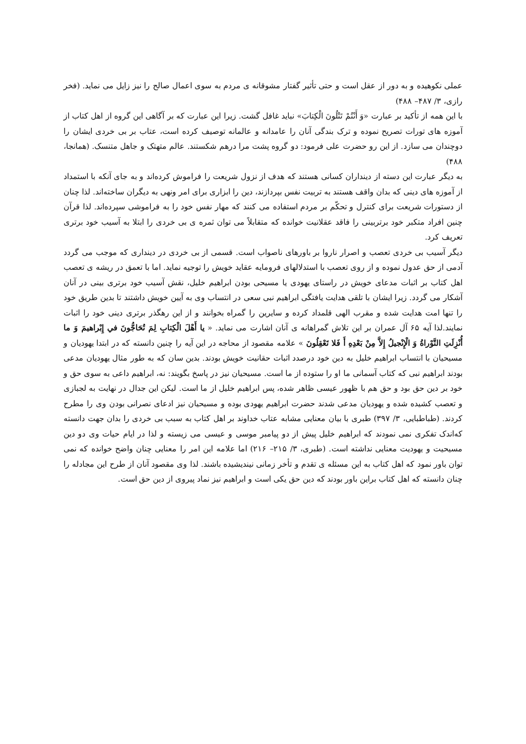عملی نکوهیده و به دور از عقل است و حتی تأثیر گفتار مشوقانه ی مردم به سوی اعمال صالح را نیز زایل می نماید. (فخر رازی، ۳/ ۴۸۷– ۴۸۸)
با این همه از تأکید بر عبارت «وَ أَنْتُمْ تَتْلُونَ الْكِتابَ» نباید غافل گشت. زیرا این عبارت که بر آگاهی این گروه از اهل کتاب از آموزه های تورات تصریح نموده و ترک بندگی آنان را عامدانه و عالمانه توصیف کرده است، عتاب بر بی خردی ایشان را دوچندان می سازد. از این رو حضرت علی فرمود: دو گروه پشت مرا درهم شکستند. عالم متهتک و جاهل متنسک. (همانجا، ۴۸۸)
به دیگر عبارت این دسته از دینداران کسانی هستند که هدف از نزول شریعت را فراموش کرده‌اند و به جای آنکه با استمداد از آموزه های دینی که بدان واقف هستند به تربیت نفس بپردازند، دین را ابزاری برای امر ونهی به دیگران ساخته‌اند. لذا چنان از دستورات شریعت برای کنترل و تحکّم بر مردم استفاده می کنند که مهار نفس خود را به فراموشی سپرده‌اند. لذا قرآن چنین افراد متکبر خود برتربینی را فاقد عقلانیت خوانده که متقابلاً می توان ثمره ی بی خردی را ابتلا به آسیب خود برتری تعریف کرد.
دیگر آسیب بی خردی تعصب و اصرار ناروا بر باورهای ناصواب است. قسمی از بی خردی در دینداری که موجب می گردد آدمی از حق عدول نموده و از روی تعصب با استدلالهای فرومایه عقاید خویش را توجیه نماید. اما با تعمق در ریشه ی تعصب اهل کتاب بر اثبات مدعای خویش در راستای یهودی یا مسیحی بودن ابراهیم خلیل، نقش آسیب خود برتری بینی در آنان آشکار می گردد. زیرا ایشان با تلقی هدایت یافتگی ابراهیم نبی سعی در انتساب وی به آیین خویش داشتند تا بدین طریق خود را تنها امت هدایت شده و مقرب الهی قلمداد کرده و سایرین را گمراه بخوانند و از این رهگذر برتری دینی خود را اثبات نمایند.لذا آیه ۶۵ آل عمران بر این تلاش گمراهانه ی آنان اشارت می نماید. « يا أَهْلَ الْكِتابِ لِمَ تُحَاجُّونَ في إِبْراهيمَ وَ ما أُنْزِلَتِ التَّوْراةُ وَ الْإِنْجيلُ إِلاَّ مِنْ بَعْدِهِ أَ فَلا تَعْقِلُونَ » علامه مقصود از محاجه در این آیه را چنین دانسته که در ابتدا یهودیان و مسیحیان با انتساب ابراهیم خلیل به دین خود درصدد اثبات حقانیت خویش بودند. بدین سان که به طور مثال یهودیان مدعی بودند ابراهیم نبی که کتاب آسمانی ما او را ستوده از ما است. مسیحیان نیز در پاسخ بگویند: نه، ابراهیم داعی به سوی حق و خود بر دین حق بود و حق هم با ظهور عیسی ظاهر شده، پس ابراهیم خلیل از ما است. لیکن این جدال در نهایت به لجبازی و تعصب کشیده شده و یهودیان مدعی شدند حضرت ابراهیم یهودی بوده و مسیحیان نیز ادعای نصرانی بودن وی را مطرح کردند. (طباطبایی، ۳/ ۳۹۷) طبری با بیان معنایی مشابه عتاب خداوند بر اهل کتاب به سبب بی خردی را بدان جهت دانسته که‌اندک تفکری نمی نمودند که ابراهیم خلیل پیش از دو پیامبر موسی و عیسی می زیسته و لذا در ایام حیات وی دو دین مسیحیت و یهودیت معنایی نداشته است. (طبری، ۳/ ۲۱۵– ۲۱۶) اما علامه این امر را معنایی چنان واضح خوانده که نمی توان باور نمود که اهل کتاب به این مسئله ی تقدم و تأخر زمانی نیندیشیده باشند. لذا وی مقصود آنان از طرح این مجادله را چنان دانسته که اهل کتاب براین باور بودند که دین حق یکی است و ابراهیم نیز نماد پیروی از دین حق است.